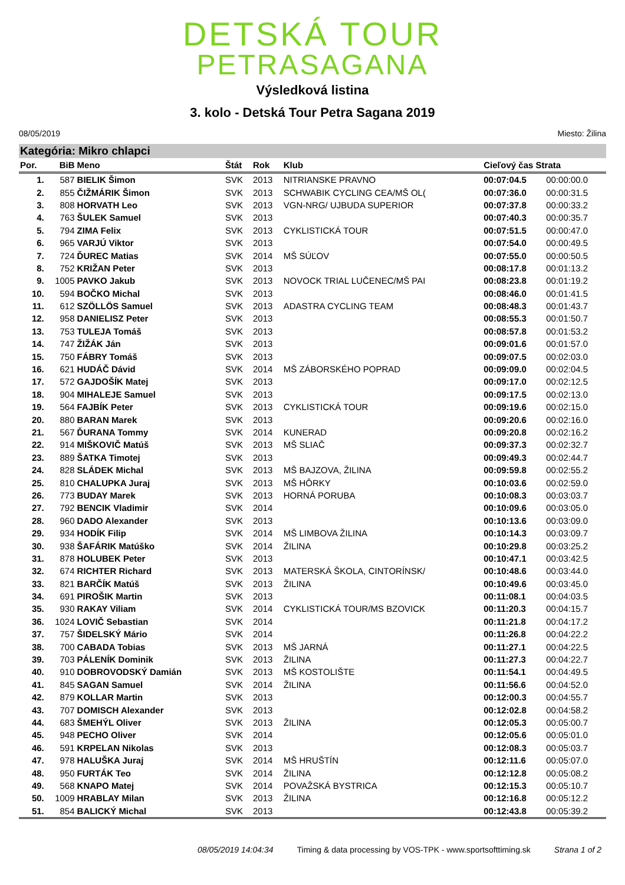DETSKÁ TOUR
PETRASAGANA
Výsledková listina
3. kolo - Detská Tour Petra Sagana 2019
08/05/2019 Miesto: Žilina
Kategória: Mikro chlapci
| Por. | BiB | Meno | Štát | Rok | Klub | Cieľový čas Strata | |
| --- | --- | --- | --- | --- | --- | --- | --- |
| 1. | 587 | BIELIK Šimon | SVK | 2013 | NITRIANSKE PRAVNO | 00:07:04.5 | 00:00:00.0 |
| 2. | 855 | ČIŽMÁRIK Šimon | SVK | 2013 | SCHWABIK CYCLING CEA/MŠ OL( | 00:07:36.0 | 00:00:31.5 |
| 3. | 808 | HORVATH Leo | SVK | 2013 | VGN-NRG/ UJBUDA SUPERIOR | 00:07:37.8 | 00:00:33.2 |
| 4. | 763 | ŠULEK Samuel | SVK | 2013 | | 00:07:40.3 | 00:00:35.7 |
| 5. | 794 | ZIMA Felix | SVK | 2013 | CYKLISTICKÁ TOUR | 00:07:51.5 | 00:00:47.0 |
| 6. | 965 | VARJÚ Viktor | SVK | 2013 | | 00:07:54.0 | 00:00:49.5 |
| 7. | 724 | ĎUREC Matias | SVK | 2014 | MŠ SÚĽOV | 00:07:55.0 | 00:00:50.5 |
| 8. | 752 | KRIŽAN Peter | SVK | 2013 | | 00:08:17.8 | 00:01:13.2 |
| 9. | 1005 | PAVKO Jakub | SVK | 2013 | NOVOCK TRIAL LUČENEC/MŠ PAI | 00:08:23.8 | 00:01:19.2 |
| 10. | 594 | BOČKO Michal | SVK | 2013 | | 00:08:46.0 | 00:01:41.5 |
| 11. | 612 | SZÖLLÖS Samuel | SVK | 2013 | ADASTRA CYCLING TEAM | 00:08:48.3 | 00:01:43.7 |
| 12. | 958 | DANIELISZ Peter | SVK | 2013 | | 00:08:55.3 | 00:01:50.7 |
| 13. | 753 | TULEJA Tomáš | SVK | 2013 | | 00:08:57.8 | 00:01:53.2 |
| 14. | 747 | ŽIŽÁK Ján | SVK | 2013 | | 00:09:01.6 | 00:01:57.0 |
| 15. | 750 | FÁBRY Tomáš | SVK | 2013 | | 00:09:07.5 | 00:02:03.0 |
| 16. | 621 | HUDÁČ Dávid | SVK | 2014 | MŠ ZÁBORSKÉHO POPRAD | 00:09:09.0 | 00:02:04.5 |
| 17. | 572 | GAJDOŠÍK Matej | SVK | 2013 | | 00:09:17.0 | 00:02:12.5 |
| 18. | 904 | MIHALEJE Samuel | SVK | 2013 | | 00:09:17.5 | 00:02:13.0 |
| 19. | 564 | FAJBÍK Peter | SVK | 2013 | CYKLISTICKÁ TOUR | 00:09:19.6 | 00:02:15.0 |
| 20. | 880 | BARAN Marek | SVK | 2013 | | 00:09:20.6 | 00:02:16.0 |
| 21. | 567 | ĎURANA Tommy | SVK | 2014 | KUNERAD | 00:09:20.8 | 00:02:16.2 |
| 22. | 914 | MIŠKOVIČ Matúš | SVK | 2013 | MŠ SLIAČ | 00:09:37.3 | 00:02:32.7 |
| 23. | 889 | ŠATKA Timotej | SVK | 2013 | | 00:09:49.3 | 00:02:44.7 |
| 24. | 828 | SLÁDEK Michal | SVK | 2013 | MŠ BAJZOVA, ŽILINA | 00:09:59.8 | 00:02:55.2 |
| 25. | 810 | CHALUPKA Juraj | SVK | 2013 | MŠ HÔRKY | 00:10:03.6 | 00:02:59.0 |
| 26. | 773 | BUDAY Marek | SVK | 2013 | HORNÁ PORUBA | 00:10:08.3 | 00:03:03.7 |
| 27. | 792 | BENCIK Vladimir | SVK | 2014 | | 00:10:09.6 | 00:03:05.0 |
| 28. | 960 | DADO Alexander | SVK | 2013 | | 00:10:13.6 | 00:03:09.0 |
| 29. | 934 | HODÍK Filip | SVK | 2014 | MŠ LIMBOVA ŽILINA | 00:10:14.3 | 00:03:09.7 |
| 30. | 938 | ŠAFÁRIK Matúško | SVK | 2014 | ŽILINA | 00:10:29.8 | 00:03:25.2 |
| 31. | 878 | HOLUBEK Peter | SVK | 2013 | | 00:10:47.1 | 00:03:42.5 |
| 32. | 674 | RICHTER Richard | SVK | 2013 | MATERSKÁ ŠKOLA, CINTORÍNSK/ | 00:10:48.6 | 00:03:44.0 |
| 33. | 821 | BARČÍK Matúš | SVK | 2013 | ŽILINA | 00:10:49.6 | 00:03:45.0 |
| 34. | 691 | PIROŠIK Martin | SVK | 2013 | | 00:11:08.1 | 00:04:03.5 |
| 35. | 930 | RAKAY Viliam | SVK | 2014 | CYKLISTICKÁ TOUR/MS BZOVICK | 00:11:20.3 | 00:04:15.7 |
| 36. | 1024 | LOVIČ Sebastian | SVK | 2014 | | 00:11:21.8 | 00:04:17.2 |
| 37. | 757 | ŠIDELSKÝ Mário | SVK | 2014 | | 00:11:26.8 | 00:04:22.2 |
| 38. | 700 | CABADA Tobias | SVK | 2013 | MŠ JARNÁ | 00:11:27.1 | 00:04:22.5 |
| 39. | 703 | PÁLENÍK Dominik | SVK | 2013 | ŽILINA | 00:11:27.3 | 00:04:22.7 |
| 40. | 910 | DOBROVODSKÝ Damián | SVK | 2013 | MŠ KOSTOLIŠTE | 00:11:54.1 | 00:04:49.5 |
| 41. | 845 | SAGAN Samuel | SVK | 2014 | ŽILINA | 00:11:56.6 | 00:04:52.0 |
| 42. | 879 | KOLLAR Martin | SVK | 2013 | | 00:12:00.3 | 00:04:55.7 |
| 43. | 707 | DOMISCH Alexander | SVK | 2013 | | 00:12:02.8 | 00:04:58.2 |
| 44. | 683 | ŠMEHÝL Oliver | SVK | 2013 | ŽILINA | 00:12:05.3 | 00:05:00.7 |
| 45. | 948 | PECHO Oliver | SVK | 2014 | | 00:12:05.6 | 00:05:01.0 |
| 46. | 591 | KRPELAN Nikolas | SVK | 2013 | | 00:12:08.3 | 00:05:03.7 |
| 47. | 978 | HALUŠKA Juraj | SVK | 2014 | MŠ HRUŠTÍN | 00:12:11.6 | 00:05:07.0 |
| 48. | 950 | FURTÁK Teo | SVK | 2014 | ŽILINA | 00:12:12.8 | 00:05:08.2 |
| 49. | 568 | KNAPO Matej | SVK | 2014 | POVAŽSKÁ BYSTRICA | 00:12:15.3 | 00:05:10.7 |
| 50. | 1009 | HRABLAY Milan | SVK | 2013 | ŽILINA | 00:12:16.8 | 00:05:12.2 |
| 51. | 854 | BALICKÝ Michal | SVK | 2013 | | 00:12:43.8 | 00:05:39.2 |
08/05/2019 14:04:34 Timing & data processing by VOS-TPK - www.sportsofttiming.sk Strana 1 of 2